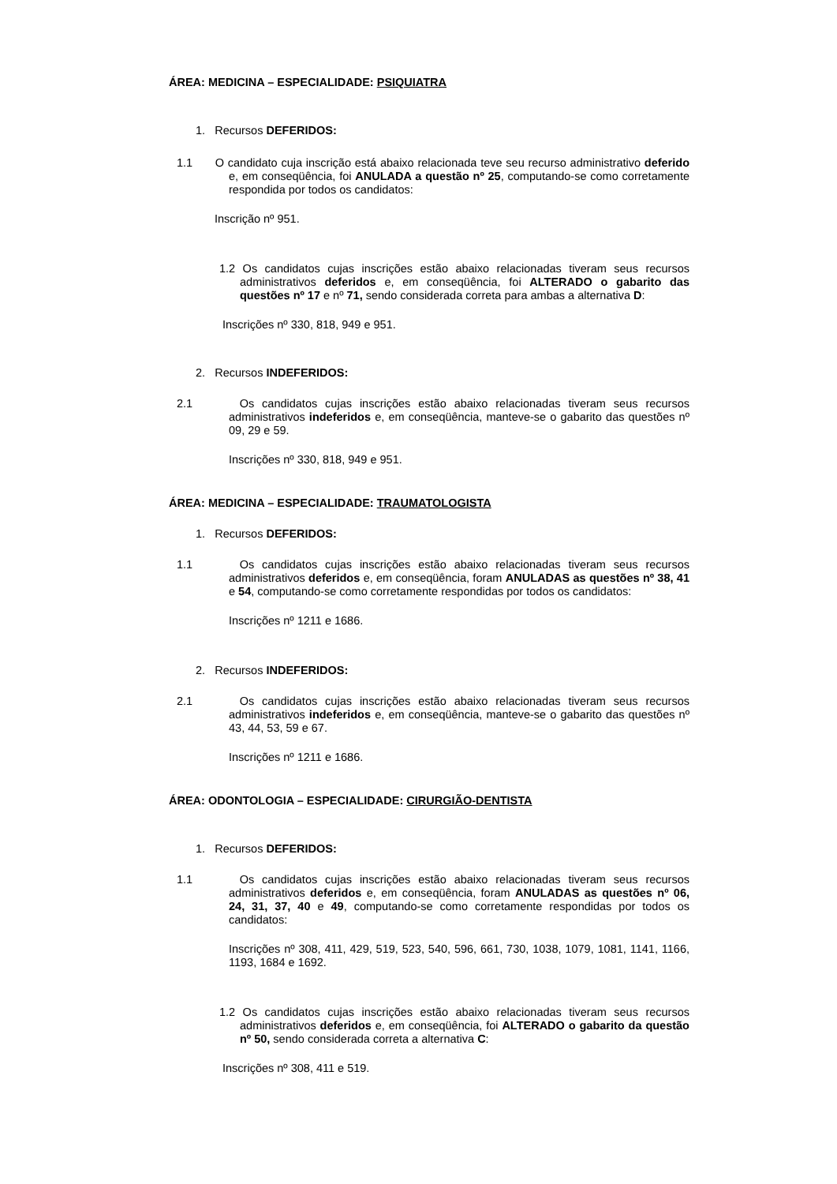ÁREA: MEDICINA – ESPECIALIDADE: PSIQUIATRA
1. Recursos DEFERIDOS:
1.1 O candidato cuja inscrição está abaixo relacionada teve seu recurso administrativo deferido e, em conseqüência, foi ANULADA a questão nº 25, computando-se como corretamente respondida por todos os candidatos:
Inscrição nº 951.
1.2 Os candidatos cujas inscrições estão abaixo relacionadas tiveram seus recursos administrativos deferidos e, em conseqüência, foi ALTERADO o gabarito das questões nº 17 e nº 71, sendo considerada correta para ambas a alternativa D:
Inscrições nº 330, 818, 949 e 951.
2. Recursos INDEFERIDOS:
2.1 Os candidatos cujas inscrições estão abaixo relacionadas tiveram seus recursos administrativos indeferidos e, em conseqüência, manteve-se o gabarito das questões nº 09, 29 e 59.
Inscrições nº 330, 818, 949 e 951.
ÁREA: MEDICINA – ESPECIALIDADE: TRAUMATOLOGISTA
1. Recursos DEFERIDOS:
1.1 Os candidatos cujas inscrições estão abaixo relacionadas tiveram seus recursos administrativos deferidos e, em conseqüência, foram ANULADAS as questões nº 38, 41 e 54, computando-se como corretamente respondidas por todos os candidatos:
Inscrições nº 1211 e 1686.
2. Recursos INDEFERIDOS:
2.1 Os candidatos cujas inscrições estão abaixo relacionadas tiveram seus recursos administrativos indeferidos e, em conseqüência, manteve-se o gabarito das questões nº 43, 44, 53, 59 e 67.
Inscrições nº 1211 e 1686.
ÁREA: ODONTOLOGIA – ESPECIALIDADE: CIRURGIÃO-DENTISTA
1. Recursos DEFERIDOS:
1.1 Os candidatos cujas inscrições estão abaixo relacionadas tiveram seus recursos administrativos deferidos e, em conseqüência, foram ANULADAS as questões nº 06, 24, 31, 37, 40 e 49, computando-se como corretamente respondidas por todos os candidatos:
Inscrições nº 308, 411, 429, 519, 523, 540, 596, 661, 730, 1038, 1079, 1081, 1141, 1166, 1193, 1684 e 1692.
1.2 Os candidatos cujas inscrições estão abaixo relacionadas tiveram seus recursos administrativos deferidos e, em conseqüência, foi ALTERADO o gabarito da questão nº 50, sendo considerada correta a alternativa C:
Inscrições nº 308, 411 e 519.